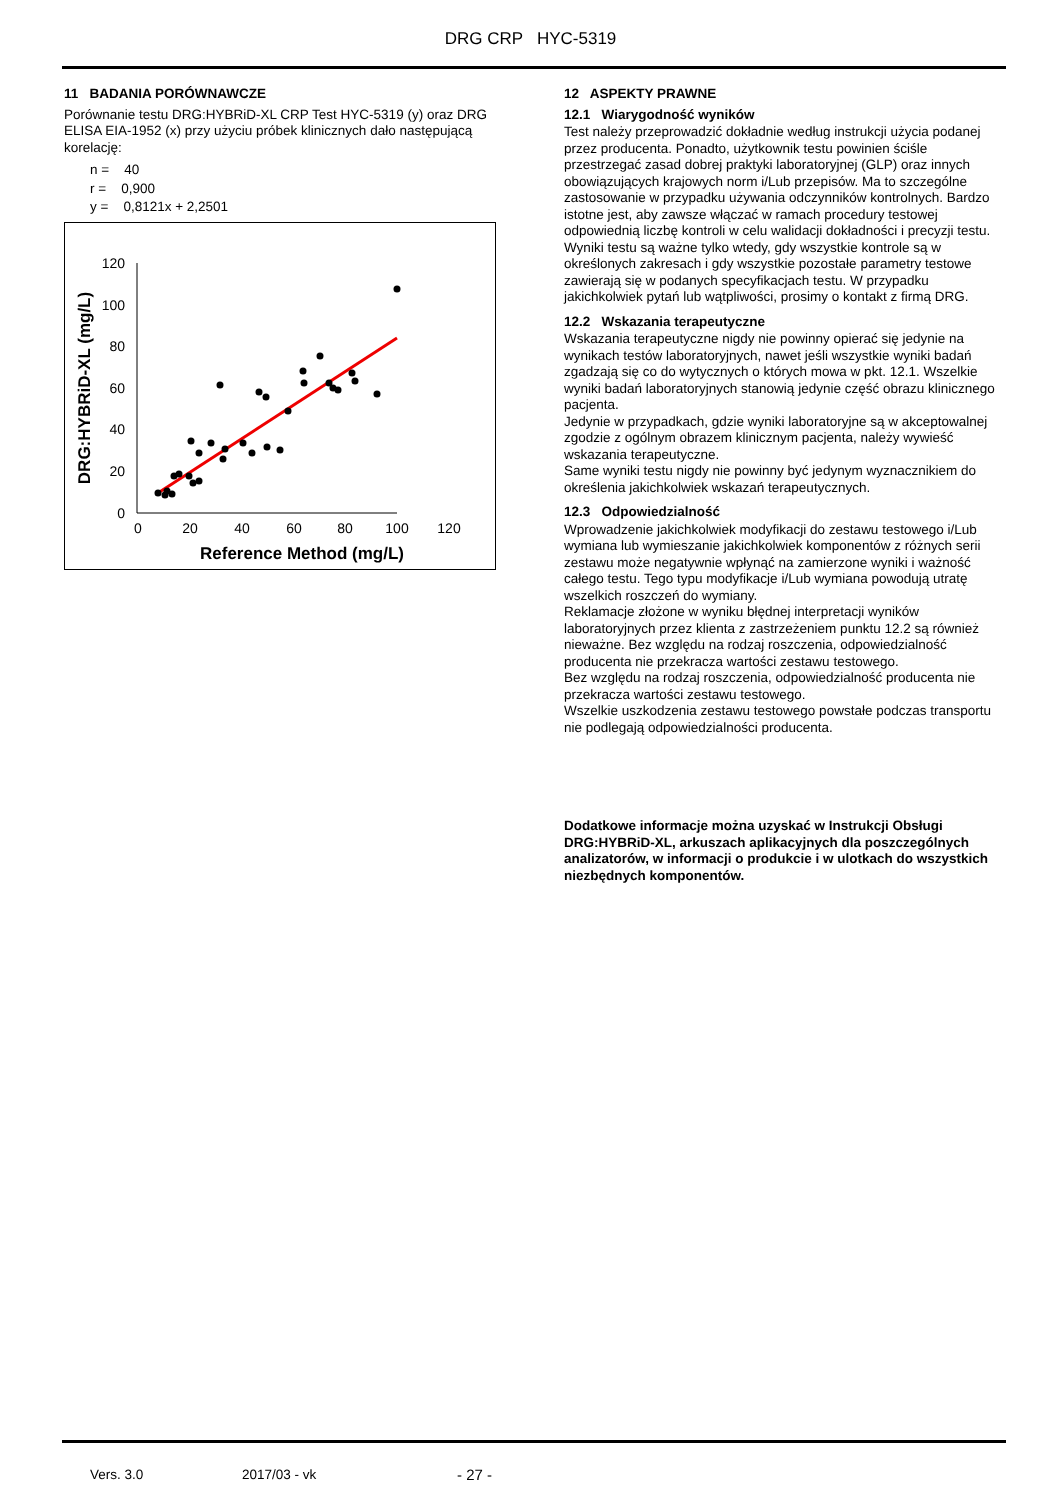DRG CRP HYC-5319
11 BADANIA PORÓWNAWCZE
Porównanie testu DRG:HYBRiD-XL CRP Test HYC-5319 (y) oraz DRG ELISA EIA-1952 (x) przy użyciu próbek klinicznych dało następującą korelację:
n = 40
r = 0,900
y = 0,8121x + 2,2501
120
100
80
60
40
20
0
0
20
40
60
80
100
120
Reference Method (mg/L)
DRG:HYBRiD-XL (mg/L)
12 ASPEKTY PRAWNE
12.1 Wiarygodność wyników
Test należy przeprowadzić dokładnie według instrukcji użycia podanej przez producenta. Ponadto, użytkownik testu powinien ściśle przestrzegać zasad dobrej praktyki laboratoryjnej (GLP) oraz innych obowiązujących krajowych norm i/Lub przepisów. Ma to szczególne zastosowanie w przypadku używania odczynników kontrolnych. Bardzo istotne jest, aby zawsze włączać w ramach procedury testowej odpowiednią liczbę kontroli w celu walidacji dokładności i precyzji testu.
Wyniki testu są ważne tylko wtedy, gdy wszystkie kontrole są w określonych zakresach i gdy wszystkie pozostałe parametry testowe zawierają się w podanych specyfikacjach testu. W przypadku jakichkolwiek pytań lub wątpliwości, prosimy o kontakt z firmą DRG.
12.2 Wskazania terapeutyczne
Wskazania terapeutyczne nigdy nie powinny opierać się jedynie na wynikach testów laboratoryjnych, nawet jeśli wszystkie wyniki badań zgadzają się co do wytycznych o których mowa w pkt. 12.1. Wszelkie wyniki badań laboratoryjnych stanowią jedynie część obrazu klinicznego pacjenta.
Jedynie w przypadkach, gdzie wyniki laboratoryjne są w akceptowalnej zgodzie z ogólnym obrazem klinicznym pacjenta, należy wywieść wskazania terapeutyczne.
Same wyniki testu nigdy nie powinny być jedynym wyznacznikiem do określenia jakichkolwiek wskazań terapeutycznych.
12.3 Odpowiedzialność
Wprowadzenie jakichkolwiek modyfikacji do zestawu testowego i/Lub wymiana lub wymieszanie jakichkolwiek komponentów z różnych serii zestawu może negatywnie wpłynąć na zamierzone wyniki i ważność całego testu. Tego typu modyfikacje i/Lub wymiana powodują utratę wszelkich roszczeń do wymiany.
Reklamacje złożone w wyniku błędnej interpretacji wyników laboratoryjnych przez klienta z zastrzeżeniem punktu 12.2 są również nieważne. Bez względu na rodzaj roszczenia, odpowiedzialność producenta nie przekracza wartości zestawu testowego.
Bez względu na rodzaj roszczenia, odpowiedzialność producenta nie przekracza wartości zestawu testowego.
Wszelkie uszkodzenia zestawu testowego powstałe podczas transportu nie podlegają odpowiedzialności producenta.
Dodatkowe informacje można uzyskać w Instrukcji Obsługi DRG:HYBRiD-XL, arkuszach aplikacyjnych dla poszczególnych analizatorów, w informacji o produkcie i w ulotkach do wszystkich niezbędnych komponentów.
Vers. 3.0 2017/03 - vk - 27 -